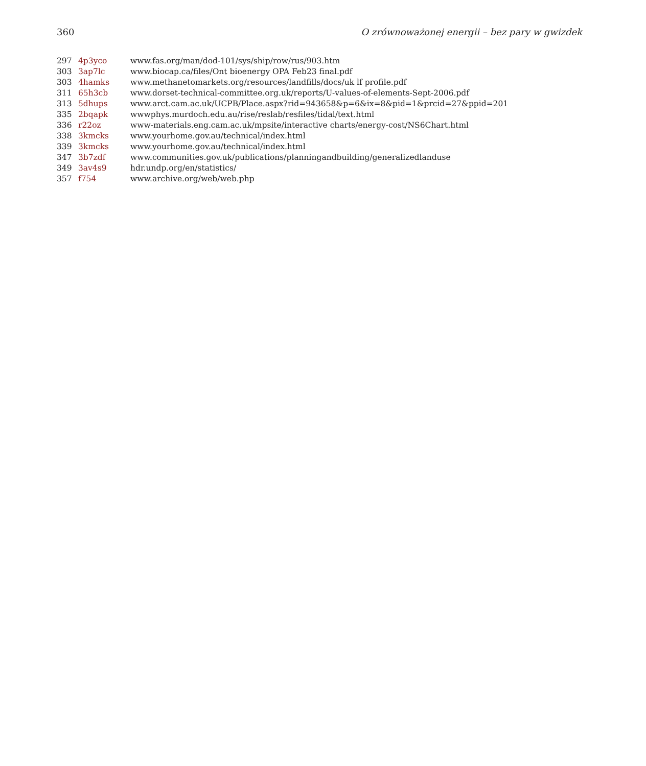360 O zrównoważonej energii – bez pary w gwizdek
| 297 | 4p3yco | www.fas.org/man/dod-101/sys/ship/row/rus/903.htm |
| 303 | 3ap7lc | www.biocap.ca/files/Ont bioenergy OPA Feb23 final.pdf |
| 303 | 4hamks | www.methanetomarkets.org/resources/landfills/docs/uk lf profile.pdf |
| 311 | 65h3cb | www.dorset-technical-committee.org.uk/reports/U-values-of-elements-Sept-2006.pdf |
| 313 | 5dhups | www.arct.cam.ac.uk/UCPB/Place.aspx?rid=943658&p=6&ix=8&pid=1&prcid=27&ppid=201 |
| 335 | 2bqapk | wwwphys.murdoch.edu.au/rise/reslab/resfiles/tidal/text.html |
| 336 | r22oz | www-materials.eng.cam.ac.uk/mpsite/interactive charts/energy-cost/NS6Chart.html |
| 338 | 3kmcks | www.yourhome.gov.au/technical/index.html |
| 339 | 3kmcks | www.yourhome.gov.au/technical/index.html |
| 347 | 3b7zdf | www.communities.gov.uk/publications/planningandbuilding/generalizedlanduse |
| 349 | 3av4s9 | hdr.undp.org/en/statistics/ |
| 357 | f754 | www.archive.org/web/web.php |